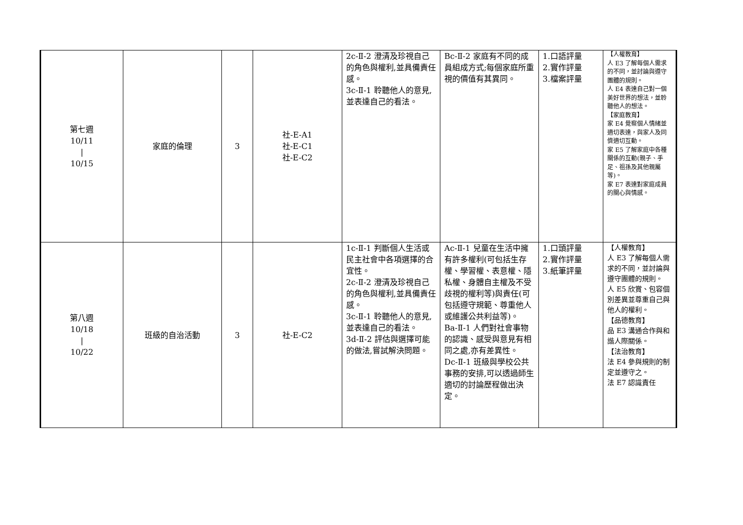| 第七週 10/11 / 10/15 | 家庭的倫理 | 3 | 社-E-A1 社-E-C1 社-E-C2 | 2c-Ⅱ-2 澄清及珍視自己的角色與權利,並具備責任感。 3c-Ⅱ-1 聆聽他人的意見,並表達自己的看法。 | Bc-Ⅱ-2 家庭有不同的成員組成方式;每個家庭所重視的價值有其異同。 | 1.口語評量 2.實作評量 3.檔案評量 | 【人權教育】 人 E3 了解每個人需求的不同，並討論與遵守團體的規則。 人 E4 表達自己對一個美好世界的想法，並聆聽他人的想法。 【家庭教育】 家 E4 覺察個人情緒並適切表達，與家人及同儕適切互動。 家 E5 了解家庭中各種關係的互動(親子、手足、祖孫及其他親屬等)。 家 E7 表達對家庭成員的關心與情感。 |
| 第八週 10/18 / 10/22 | 班級的自治活動 | 3 | 社-E-C2 | 1c-Ⅱ-1 判斷個人生活或民主社會中各項選擇的合宜性。 2c-Ⅱ-2 澄清及珍視自己的角色與權利,並具備責任感。 3c-Ⅱ-1 聆聽他人的意見,並表達自己的看法。 3d-Ⅱ-2 評估與選擇可能的做法,嘗試解決問題。 | Ac-Ⅱ-1 兒童在生活中擁有許多權利(可包括生存權、學習權、表意權、隱私權、身體自主權及不受歧視的權利等)與責任(可包括遵守規範、尊重他人或維護公共利益等)。 Ba-Ⅱ-1 人們對社會事物的認識、感受與意見有相同之處,亦有差異性。 Dc-Ⅱ-1 班級與學校公共事務的安排,可以透過師生適切的討論歷程做出決定。 | 1.口頭評量 2.實作評量 3.紙筆評量 | 【人權教育】 人 E3 了解每個人需求的不同，並討論與遵守團體的規則。 人 E5 欣賞、包容個別差異並尊重自己與他人的權利。 【品德教育】 品 E3 溝通合作與和諧人際關係。 【法治教育】 法 E4 參與規則的制定並遵守之。 法 E7 認識責任 |